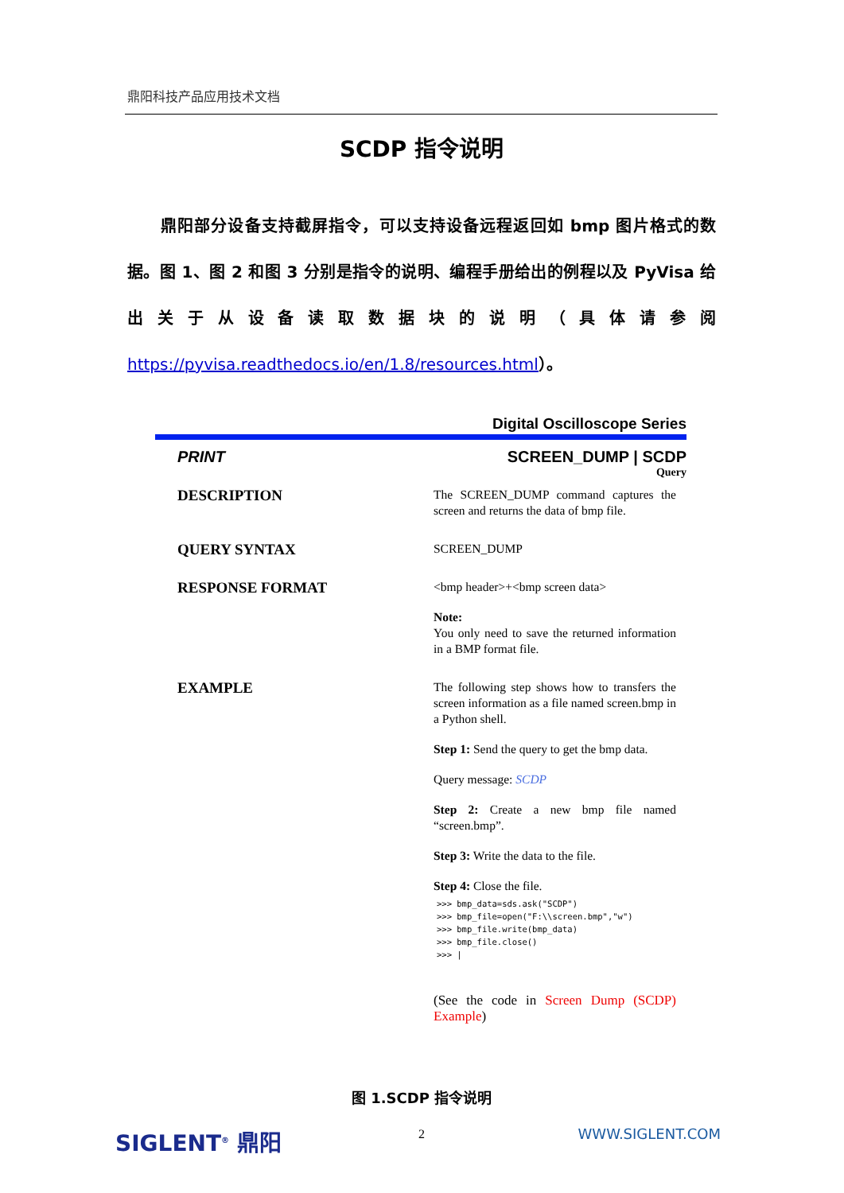鼎阳科技产品应用技术文档
SCDP 指令说明
鼎阳部分设备支持截屏指令，可以支持设备远程返回如 bmp 图片格式的数据。图 1、图 2 和图 3 分别是指令的说明、编程手册给出的例程以及 PyVisa 给出关于从设备读取数据块的说明（具体请参阅 https://pyvisa.readthedocs.io/en/1.8/resources.html）。
Digital Oscilloscope Series
PRINT SCREEN_DUMP | SCDP
Query
DESCRIPTION
The SCREEN_DUMP command captures the screen and returns the data of bmp file.
QUERY SYNTAX
SCREEN_DUMP
RESPONSE FORMAT
<bmp header>+<bmp screen data>
Note:
You only need to save the returned information in a BMP format file.
EXAMPLE
The following step shows how to transfers the screen information as a file named screen.bmp in a Python shell.
Step 1: Send the query to get the bmp data.
Query message: SCDP
Step 2: Create a new bmp file named “screen.bmp”.
Step 3: Write the data to the file.
Step 4: Close the file.
>>> bmp_data=sds.ask("SCDP") >>> bmp_file=open("F:\\screen.bmp","w") >>> bmp_file.write(bmp_data) >>> bmp_file.close() >>> |
(See the code in Screen Dump (SCDP) Example)
图 1.SCDP 指令说明
2
SIGLENT<sup>®</sup> 鼎阳 WWW.SIGLENT.COM